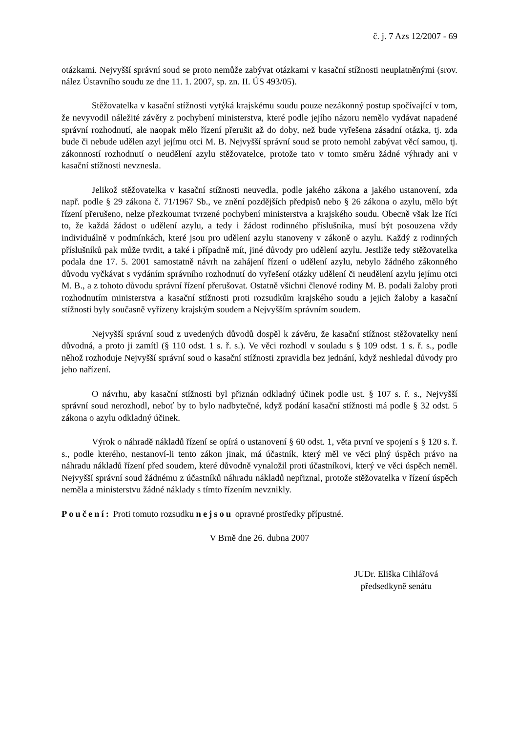č. j. 7 Azs 12/2007 - 69
otázkami. Nejvyšší správní soud se proto nemůže zabývat otázkami v kasační stížnosti neuplatněnými (srov. nález Ústavního soudu ze dne 11. 1. 2007, sp. zn. II. ÚS 493/05).
Stěžovatelka v kasační stížnosti vytýká krajskému soudu pouze nezákonný postup spočívající v tom, že nevyvodil náležité závěry z pochybení ministerstva, které podle jejího názoru nemělo vydávat napadené správní rozhodnutí, ale naopak mělo řízení přerušit až do doby, než bude vyřešena zásadní otázka, tj. zda bude či nebude udělen azyl jejímu otci M. B. Nejvyšší správní soud se proto nemohl zabývat věcí samou, tj. zákonností rozhodnutí o neudělení azylu stěžovatelce, protože tato v tomto směru žádné výhrady ani v kasační stížnosti nevznesla.
Jelikož stěžovatelka v kasační stížnosti neuvedla, podle jakého zákona a jakého ustanovení, zda např. podle § 29 zákona č. 71/1967 Sb., ve znění pozdějších předpisů nebo § 26 zákona o azylu, mělo být řízení přerušeno, nelze přezkoumat tvrzené pochybení ministerstva a krajského soudu. Obecně však lze říci to, že každá žádost o udělení azylu, a tedy i žádost rodinného příslušníka, musí být posouzena vždy individuálně v podmínkách, které jsou pro udělení azylu stanoveny v zákoně o azylu. Každý z rodinných příslušníků pak může tvrdit, a také i případně mít, jiné důvody pro udělení azylu. Jestliže tedy stěžovatelka podala dne 17. 5. 2001 samostatně návrh na zahájení řízení o udělení azylu, nebylo žádného zákonného důvodu vyčkávat s vydáním správního rozhodnutí do vyřešení otázky udělení či neudělení azylu jejímu otci M. B., a z tohoto důvodu správní řízení přerušovat. Ostatně všichni členové rodiny M. B. podali žaloby proti rozhodnutím ministerstva a kasační stížnosti proti rozsudkům krajského soudu a jejich žaloby a kasační stížnosti byly současně vyřízeny krajským soudem a Nejvyšším správním soudem.
Nejvyšší správní soud z uvedených důvodů dospěl k závěru, že kasační stížnost stěžovatelky není důvodná, a proto ji zamítl (§ 110 odst. 1 s. ř. s.). Ve věci rozhodl v souladu s § 109 odst. 1 s. ř. s., podle něhož rozhoduje Nejvyšší správní soud o kasační stížnosti zpravidla bez jednání, když neshledal důvody pro jeho nařízení.
O návrhu, aby kasační stížnosti byl přiznán odkladný účinek podle ust. § 107 s. ř. s., Nejvyšší správní soud nerozhodl, neboť by to bylo nadbytečné, když podání kasační stížnosti má podle § 32 odst. 5 zákona o azylu odkladný účinek.
Výrok o náhradě nákladů řízení se opírá o ustanovení § 60 odst. 1, věta první ve spojení s § 120 s. ř. s., podle kterého, nestanoví-li tento zákon jinak, má účastník, který měl ve věci plný úspěch právo na náhradu nákladů řízení před soudem, které důvodně vynaložil proti účastníkovi, který ve věci úspěch neměl. Nejvyšší správní soud žádnému z účastníků náhradu nákladů nepřiznal, protože stěžovatelka v řízení úspěch neměla a ministerstvu žádné náklady s tímto řízením nevznikly.
Poučení: Proti tomuto rozsudku nejsou opravné prostředky přípustné.
V Brně dne 26. dubna 2007
JUDr. Eliška Cihlářová
předsedkyně senátu